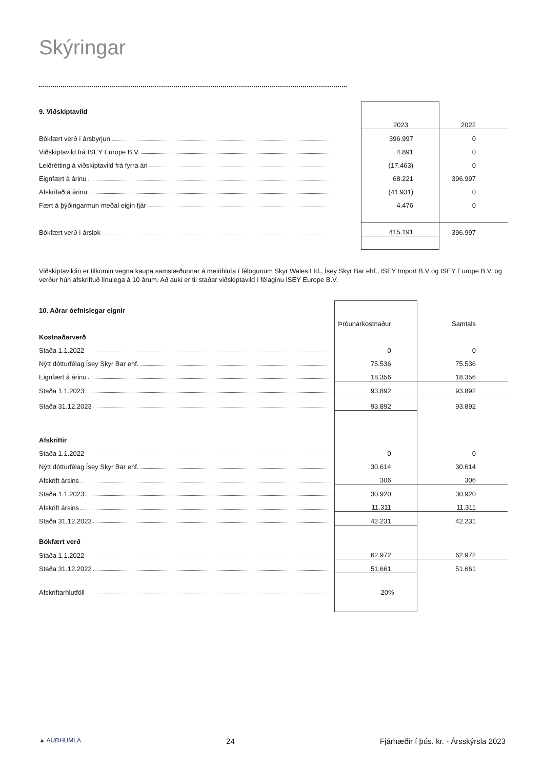Skýringar
| 9. Viðskiptavild | | | |
| | | 2023 | 2022 |
| Bókfært verð í ársbyrjun | | 396.997 | 0 |
| Viðskiptavild frá ISEY Europe B.V. | | 4.891 | 0 |
| Leiðrétting á viðskiptavild frá fyrra ári | | (17.463) | 0 |
| Eignfært á árinu | | 68.221 | 396.997 |
| Afskrifað á árinu | | (41.931) | 0 |
| Fært á þýðingarmun meðal eigin fjár | | 4.476 | 0 |
| Bókfært verð í árslok | | 415.191 | 396.997 |
Viðskiptavildin er tilkomin vegna kaupa samstæðunnar á meirihluta í félögunum Skyr Wales Ltd., Ísey Skyr Bar ehf., ISEY Import B.V og ISEY Europe B.V. og verður hún afskriftuð línulega á 10 árum. Að auki er til staðar viðskiptavild í félaginu ISEY Europe B.V.
| 10. Aðrar óefnislegar eignir | | | |
| | | Þróunarkostnaður | Samtals |
| Kostnaðarverð | | | |
| Staða 1.1.2022 | | 0 | 0 |
| Nýtt dótturfélag Ísey Skyr Bar ehf. | | 75.536 | 75.536 |
| Eignfært á árinu | | 18.356 | 18.356 |
| Staða 1.1.2023 | | 93.892 | 93.892 |
| Staða 31.12.2023 | | 93.892 | 93.892 |
| Afskriftir | | | |
| Staða 1.1.2022 | | 0 | 0 |
| Nýtt dótturfélag Ísey Skyr Bar ehf. | | 30.614 | 30.614 |
| Afskrift ársins | | 306 | 306 |
| Staða 1.1.2023 | | 30.920 | 30.920 |
| Afskrift ársins | | 11.311 | 11.311 |
| Staða 31.12.2023 | | 42.231 | 42.231 |
| Bókfært verð | | | |
| Staða 1.1.2022 | | 62.972 | 62.972 |
| Staða 31.12.2022 | | 51.661 | 51.661 |
| Afskriftarhlutföll | | 20% | |
▲ AUÐHUMLA 24 Fjárhæðir í þús. kr. - Ársskýrsla 2023